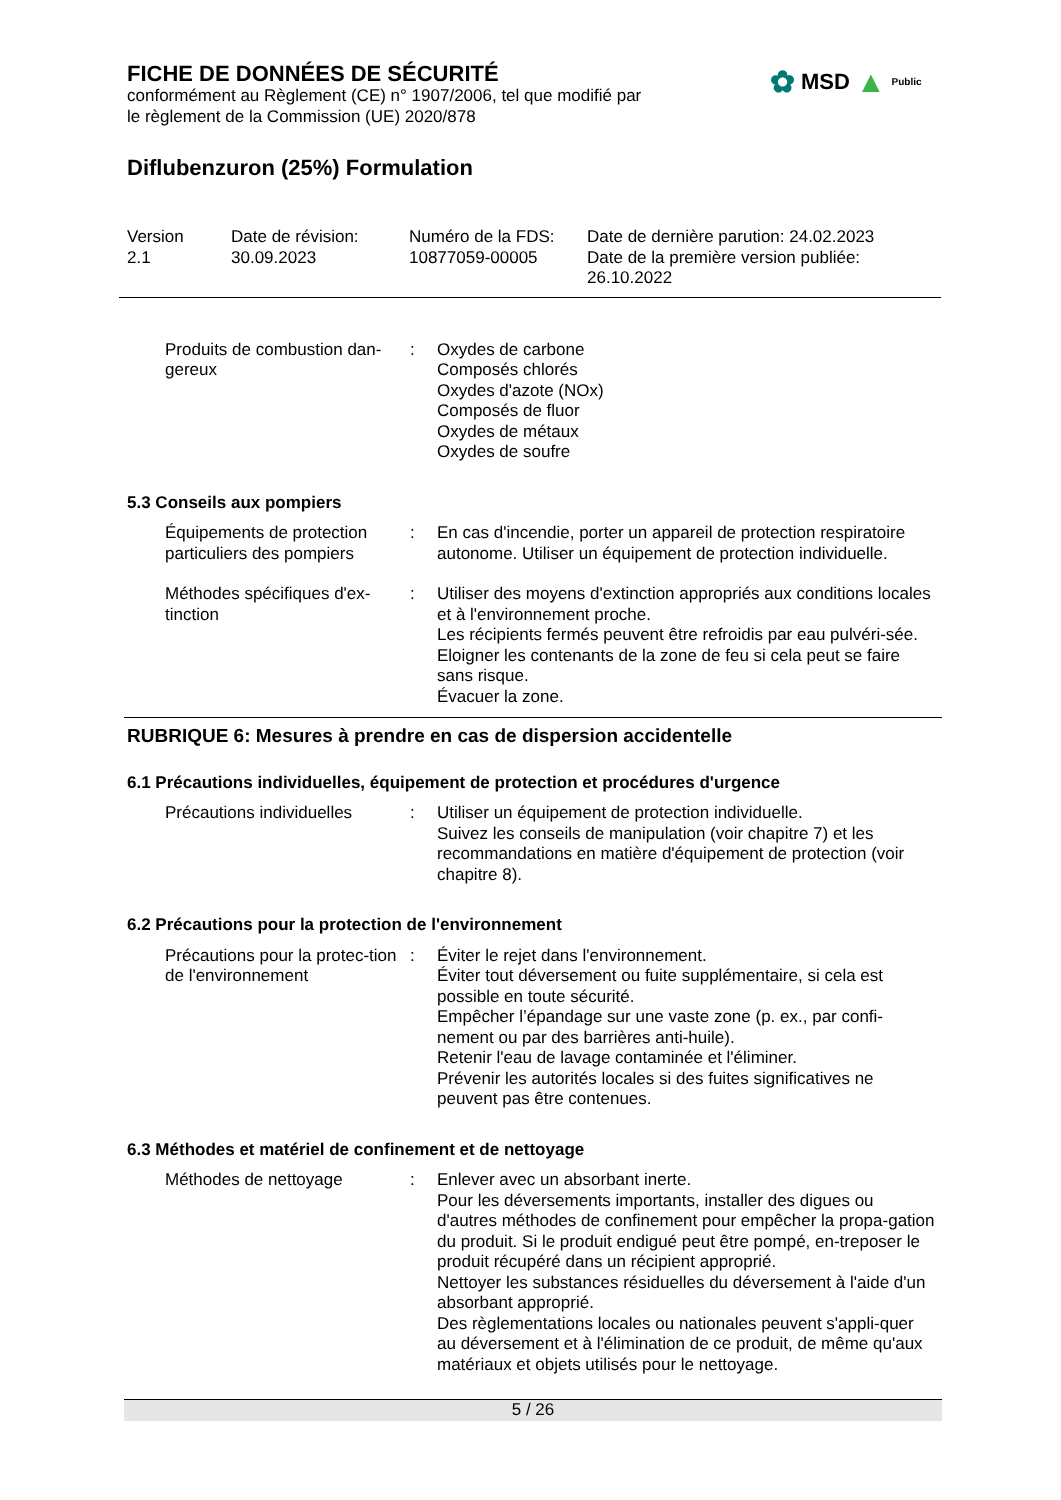FICHE DE DONNÉES DE SÉCURITÉ
conformément au Règlement (CE) n° 1907/2006, tel que modifié par
le règlement de la Commission (UE) 2020/878
✿ MSD ▲ Public
Diflubenzuron (25%) Formulation
Version
2.1
Date de révision:
30.09.2023
Numéro de la FDS:
10877059-00005
Date de dernière parution: 24.02.2023
Date de la première version publiée:
26.10.2022
Produits de combustion dan-gereux
: Oxydes de carbone
Composés chlorés
Oxydes d'azote (NOx)
Composés de fluor
Oxydes de métaux
Oxydes de soufre
5.3 Conseils aux pompiers
Équipements de protection particuliers des pompiers
: En cas d'incendie, porter un appareil de protection respiratoire autonome. Utiliser un équipement de protection individuelle.
Méthodes spécifiques d'ex-tinction
: Utiliser des moyens d'extinction appropriés aux conditions locales et à l'environnement proche.
Les récipients fermés peuvent être refroidis par eau pulvéri-sée.
Eloigner les contenants de la zone de feu si cela peut se faire sans risque.
Évacuer la zone.
RUBRIQUE 6: Mesures à prendre en cas de dispersion accidentelle
6.1 Précautions individuelles, équipement de protection et procédures d'urgence
Précautions individuelles
: Utiliser un équipement de protection individuelle.
Suivez les conseils de manipulation (voir chapitre 7) et les recommandations en matière d'équipement de protection (voir chapitre 8).
6.2 Précautions pour la protection de l'environnement
Précautions pour la protec-tion de l'environnement
: Éviter le rejet dans l'environnement.
Éviter tout déversement ou fuite supplémentaire, si cela est possible en toute sécurité.
Empêcher l’épandage sur une vaste zone (p. ex., par confi-nement ou par des barrières anti-huile).
Retenir l'eau de lavage contaminée et l'éliminer.
Prévenir les autorités locales si des fuites significatives ne peuvent pas être contenues.
6.3 Méthodes et matériel de confinement et de nettoyage
Méthodes de nettoyage : Enlever avec un absorbant inerte.
Pour les déversements importants, installer des digues ou d'autres méthodes de confinement pour empêcher la propa-gation du produit. Si le produit endigué peut être pompé, en-treposer le produit récupéré dans un récipient approprié.
Nettoyer les substances résiduelles du déversement à l'aide d'un absorbant approprié.
Des règlementations locales ou nationales peuvent s'appli-quer au déversement et à l'élimination de ce produit, de même qu'aux matériaux et objets utilisés pour le nettoyage.
5 / 26